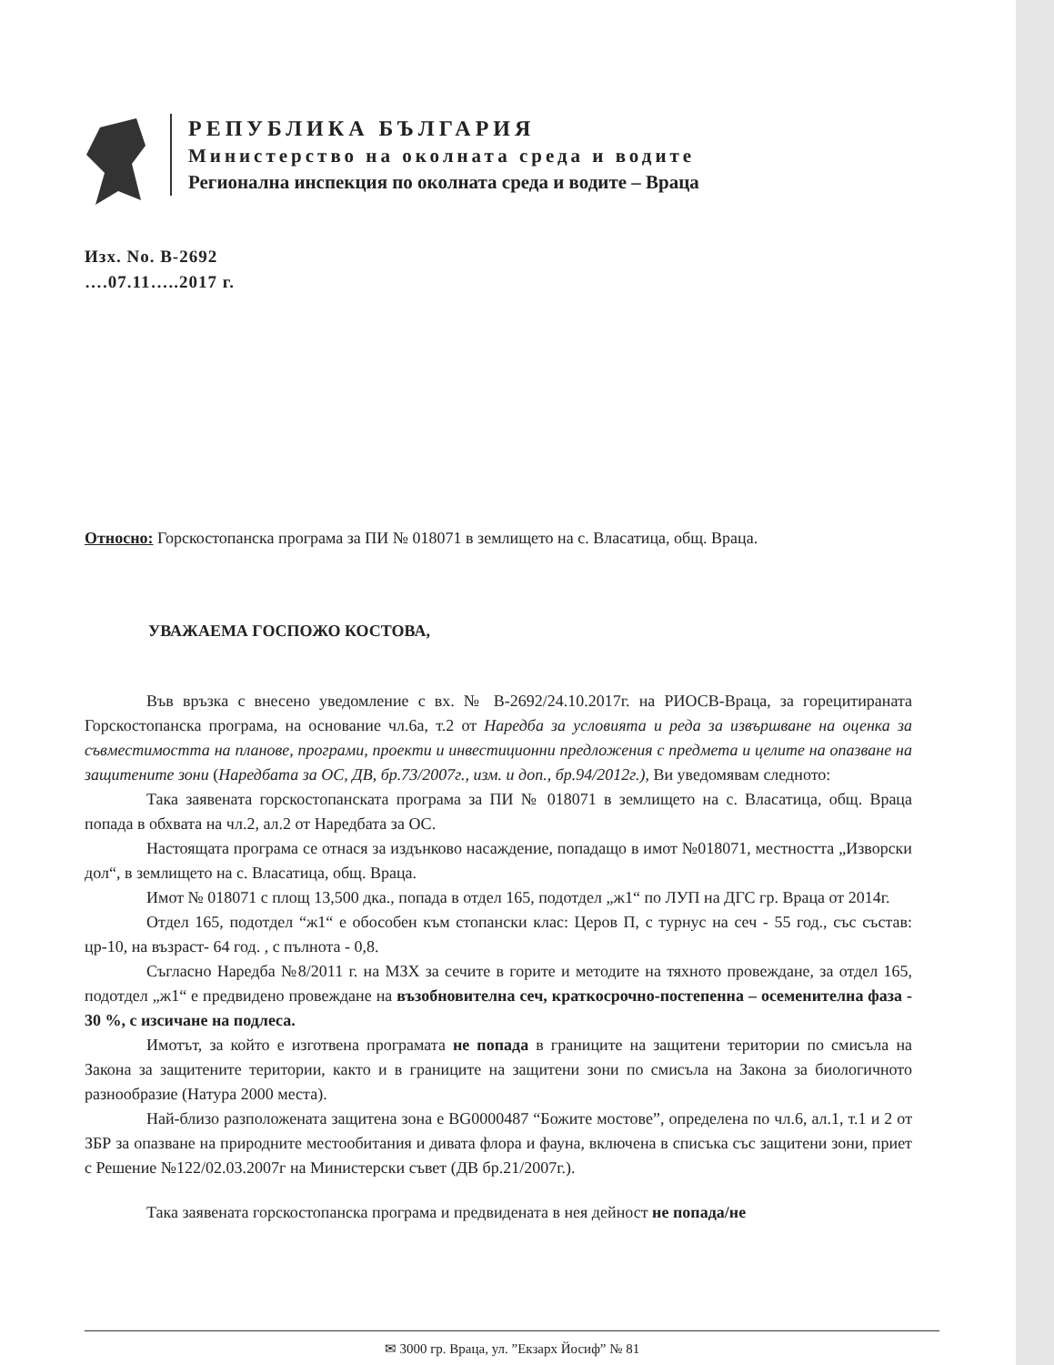РЕПУБЛИКА БЪЛГАРИЯ
Министерство на околната среда и водите
Регионална инспекция по околната среда и водите – Враца
Изх. No. В-2692
….07.11…..2017 г.
Относно: Горскостопанска програма за ПИ № 018071 в землището на с. Власатица, общ. Враца.
УВАЖАЕМА ГОСПОЖО КОСТОВА,
Във връзка с внесено уведомление с вх. № В-2692/24.10.2017г. на РИОСВ-Враца, за горецитираната Горскостопанска програма, на основание чл.6а, т.2 от Наредба за условията и реда за извършване на оценка за съвместимостта на планове, програми, проекти и инвестиционни предложения с предмета и целите на опазване на защитените зони (Наредбата за ОС, ДВ, бр.73/2007г., изм. и доп., бр.94/2012г.), Ви уведомявам следното:
Така заявената горскостопанската програма за ПИ № 018071 в землището на с. Власатица, общ. Враца попада в обхвата на чл.2, ал.2 от Наредбата за ОС.
Настоящата програма се отнася за издънково насаждение, попадащо в имот №018071, местността „Изворски дол“, в землището на с. Власатица, общ. Враца.
Имот № 018071 с площ 13,500 дка., попада в отдел 165, подотдел „ж1“ по ЛУП на ДГС гр. Враца от 2014г.
Отдел 165, подотдел “ж1“ е обособен към стопански клас: Церов П, с турнус на сеч - 55 год., със състав: цр-10, на възраст- 64 год. , с пълнота - 0,8.
Съгласно Наредба №8/2011 г. на МЗХ за сечите в горите и методите на тяхното провеждане, за отдел 165, подотдел „ж1“ е предвидено провеждане на възобновителна сеч, краткосрочно-постепенна – осеменителна фаза - 30 %, с изсичане на подлеса.
Имотът, за който е изготвена програмата не попада в границите на защитени територии по смисъла на Закона за защитените територии, както и в границите на защитени зони по смисъла на Закона за биологичното разнообразие (Натура 2000 места).
Най-близо разположената защитена зона е BG0000487 “Божите мостове”, определена по чл.6, ал.1, т.1 и 2 от ЗБР за опазване на природните местообитания и дивата флора и фауна, включена в списъка със защитени зони, приет с Решение №122/02.03.2007г на Министерски съвет (ДВ бр.21/2007г.).
Така заявената горскостопанска програма и предвидената в нея дейност не попада/не
✉ 3000 гр. Враца, ул. ”Екзарх Йосиф” № 81